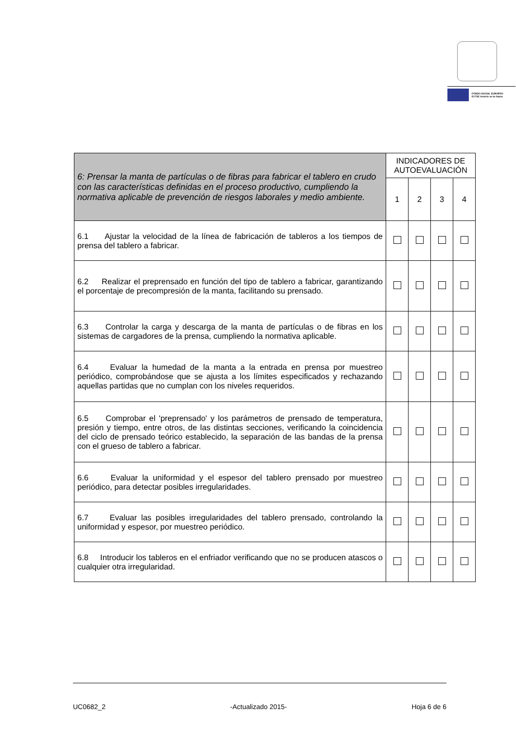FONDO SOCIAL EUROPEO
El FSE invierte en tu futuro
| 6: Prensar la manta de partículas o de fibras para fabricar el tablero en crudo con las características definidas en el proceso productivo, cumpliendo la normativa aplicable de prevención de riesgos laborales y medio ambiente. | INDICADORES DE AUTOEVALUACIÓN | | | |
| --- | --- | --- | --- | --- |
| | 1 | 2 | 3 | 4 |
| 6.1 Ajustar la velocidad de la línea de fabricación de tableros a los tiempos de prensa del tablero a fabricar. | | | | |
| 6.2 Realizar el preprensado en función del tipo de tablero a fabricar, garantizando el porcentaje de precompresión de la manta, facilitando su prensado. | | | | |
| 6.3 Controlar la carga y descarga de la manta de partículas o de fibras en los sistemas de cargadores de la prensa, cumpliendo la normativa aplicable. | | | | |
| 6.4 Evaluar la humedad de la manta a la entrada en prensa por muestreo periódico, comprobándose que se ajusta a los límites especificados y rechazando aquellas partidas que no cumplan con los niveles requeridos. | | | | |
| 6.5 Comprobar el 'preprensado' y los parámetros de prensado de temperatura, presión y tiempo, entre otros, de las distintas secciones, verificando la coincidencia del ciclo de prensado teórico establecido, la separación de las bandas de la prensa con el grueso de tablero a fabricar. | | | | |
| 6.6 Evaluar la uniformidad y el espesor del tablero prensado por muestreo periódico, para detectar posibles irregularidades. | | | | |
| 6.7 Evaluar las posibles irregularidades del tablero prensado, controlando la uniformidad y espesor, por muestreo periódico. | | | | |
| 6.8 Introducir los tableros en el enfriador verificando que no se producen atascos o cualquier otra irregularidad. | | | | |
UC0682_2 -Actualizado 2015- Hoja 6 de 6